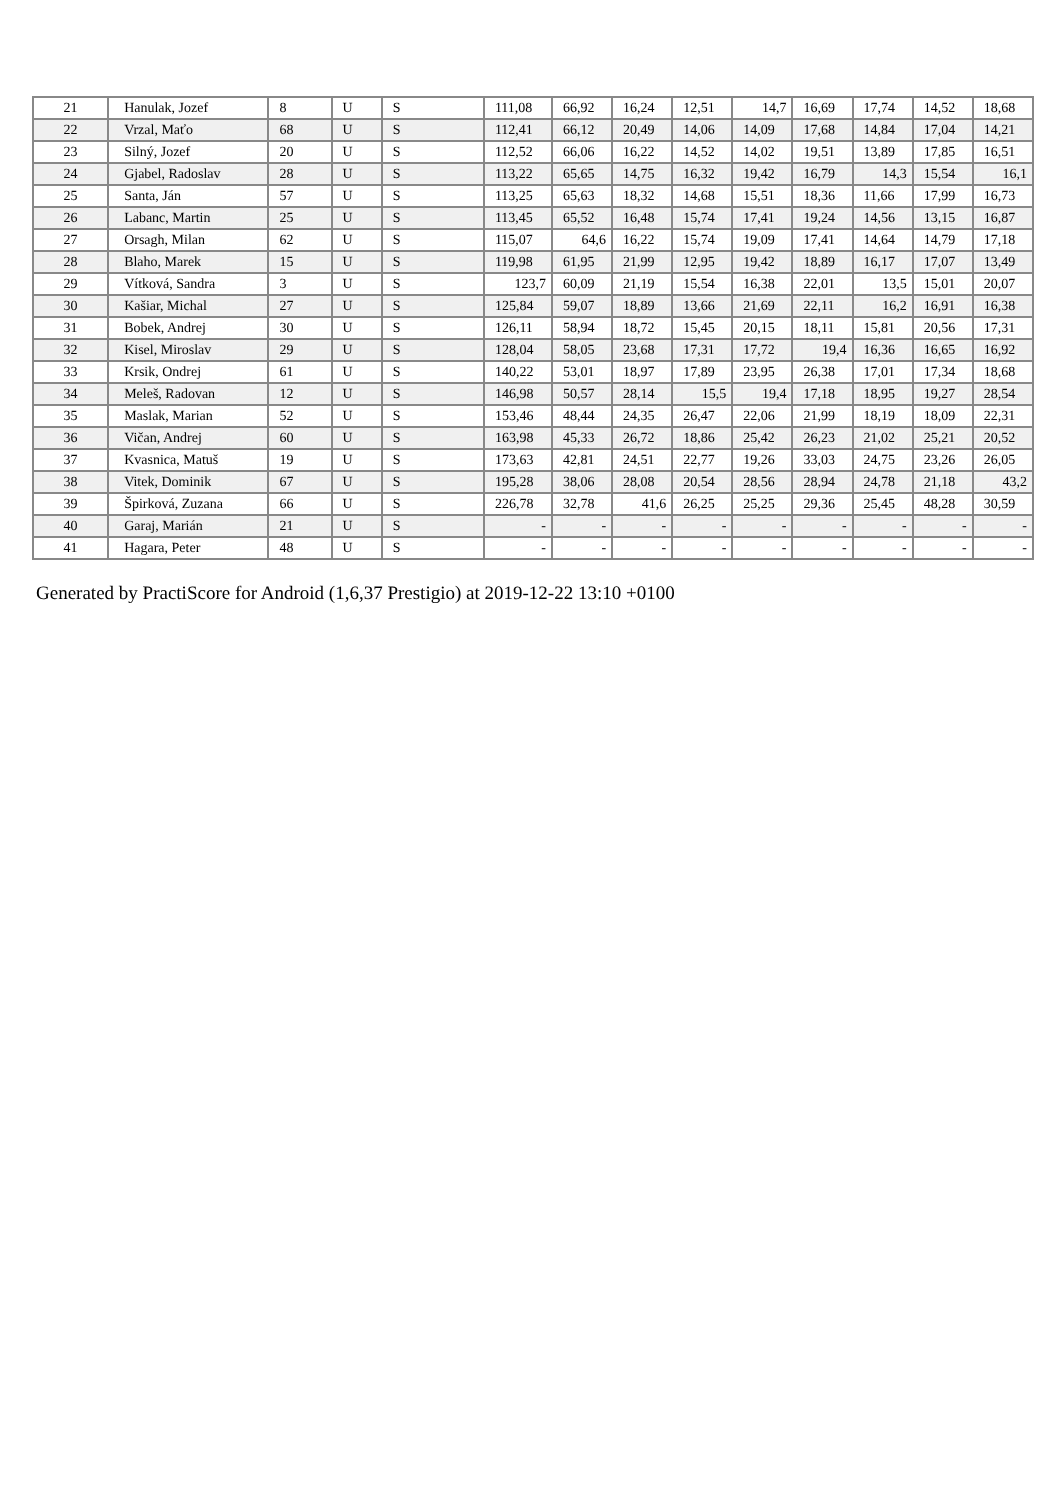| 21 | Hanulak, Jozef | 8 | U | S | 111,08 | 66,92 | 16,24 | 12,51 | 14,7 | 16,69 | 17,74 | 14,52 | 18,68 |
| 22 | Vrzal, Maťo | 68 | U | S | 112,41 | 66,12 | 20,49 | 14,06 | 14,09 | 17,68 | 14,84 | 17,04 | 14,21 |
| 23 | Silný, Jozef | 20 | U | S | 112,52 | 66,06 | 16,22 | 14,52 | 14,02 | 19,51 | 13,89 | 17,85 | 16,51 |
| 24 | Gjabel, Radoslav | 28 | U | S | 113,22 | 65,65 | 14,75 | 16,32 | 19,42 | 16,79 | 14,3 | 15,54 | 16,1 |
| 25 | Santa, Ján | 57 | U | S | 113,25 | 65,63 | 18,32 | 14,68 | 15,51 | 18,36 | 11,66 | 17,99 | 16,73 |
| 26 | Labanc, Martin | 25 | U | S | 113,45 | 65,52 | 16,48 | 15,74 | 17,41 | 19,24 | 14,56 | 13,15 | 16,87 |
| 27 | Orsagh, Milan | 62 | U | S | 115,07 | 64,6 | 16,22 | 15,74 | 19,09 | 17,41 | 14,64 | 14,79 | 17,18 |
| 28 | Blaho, Marek | 15 | U | S | 119,98 | 61,95 | 21,99 | 12,95 | 19,42 | 18,89 | 16,17 | 17,07 | 13,49 |
| 29 | Vítková, Sandra | 3 | U | S | 123,7 | 60,09 | 21,19 | 15,54 | 16,38 | 22,01 | 13,5 | 15,01 | 20,07 |
| 30 | Kašiar, Michal | 27 | U | S | 125,84 | 59,07 | 18,89 | 13,66 | 21,69 | 22,11 | 16,2 | 16,91 | 16,38 |
| 31 | Bobek, Andrej | 30 | U | S | 126,11 | 58,94 | 18,72 | 15,45 | 20,15 | 18,11 | 15,81 | 20,56 | 17,31 |
| 32 | Kisel, Miroslav | 29 | U | S | 128,04 | 58,05 | 23,68 | 17,31 | 17,72 | 19,4 | 16,36 | 16,65 | 16,92 |
| 33 | Krsik, Ondrej | 61 | U | S | 140,22 | 53,01 | 18,97 | 17,89 | 23,95 | 26,38 | 17,01 | 17,34 | 18,68 |
| 34 | Meleš, Radovan | 12 | U | S | 146,98 | 50,57 | 28,14 | 15,5 | 19,4 | 17,18 | 18,95 | 19,27 | 28,54 |
| 35 | Maslak, Marian | 52 | U | S | 153,46 | 48,44 | 24,35 | 26,47 | 22,06 | 21,99 | 18,19 | 18,09 | 22,31 |
| 36 | Vičan, Andrej | 60 | U | S | 163,98 | 45,33 | 26,72 | 18,86 | 25,42 | 26,23 | 21,02 | 25,21 | 20,52 |
| 37 | Kvasnica, Matuš | 19 | U | S | 173,63 | 42,81 | 24,51 | 22,77 | 19,26 | 33,03 | 24,75 | 23,26 | 26,05 |
| 38 | Vitek, Dominik | 67 | U | S | 195,28 | 38,06 | 28,08 | 20,54 | 28,56 | 28,94 | 24,78 | 21,18 | 43,2 |
| 39 | Špirková, Zuzana | 66 | U | S | 226,78 | 32,78 | 41,6 | 26,25 | 25,25 | 29,36 | 25,45 | 48,28 | 30,59 |
| 40 | Garaj, Marián | 21 | U | S | - | - | - | - | - | - | - | - | - |
| 41 | Hagara, Peter | 48 | U | S | - | - | - | - | - | - | - | - | - |
Generated by PractiScore for Android (1,6,37 Prestigio) at 2019-12-22 13:10 +0100